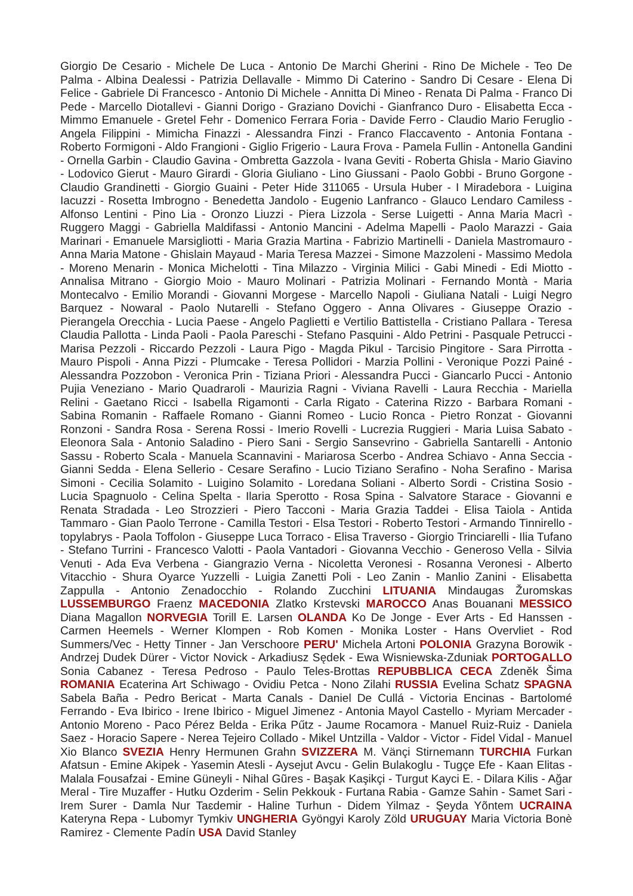Giorgio De Cesario - Michele De Luca - Antonio De Marchi Gherini - Rino De Michele - Teo De Palma - Albina Dealessi - Patrizia Dellavalle - Mimmo Di Caterino - Sandro Di Cesare - Elena Di Felice - Gabriele Di Francesco - Antonio Di Michele - Annitta Di Mineo - Renata Di Palma - Franco Di Pede - Marcello Diotallevi - Gianni Dorigo - Graziano Dovichi - Gianfranco Duro - Elisabetta Ecca - Mimmo Emanuele - Gretel Fehr - Domenico Ferrara Foria - Davide Ferro - Claudio Mario Feruglio - Angela Filippini - Mimicha Finazzi - Alessandra Finzi - Franco Flaccavento - Antonia Fontana - Roberto Formigoni - Aldo Frangioni - Giglio Frigerio - Laura Frova - Pamela Fullin - Antonella Gandini - Ornella Garbin - Claudio Gavina - Ombretta Gazzola - Ivana Geviti - Roberta Ghisla - Mario Giavino - Lodovico Gierut - Mauro Girardi - Gloria Giuliano - Lino Giussani - Paolo Gobbi - Bruno Gorgone - Claudio Grandinetti - Giorgio Guaini - Peter Hide 311065 - Ursula Huber - I Miradebora - Luigina Iacuzzi - Rosetta Imbrogno - Benedetta Jandolo - Eugenio Lanfranco - Glauco Lendaro Camiless - Alfonso Lentini - Pino Lia - Oronzo Liuzzi - Piera Lizzola - Serse Luigetti - Anna Maria Macrì - Ruggero Maggi - Gabriella Maldifassi - Antonio Mancini - Adelma Mapelli - Paolo Marazzi - Gaia Marinari - Emanuele Marsigliotti - Maria Grazia Martina - Fabrizio Martinelli - Daniela Mastromauro - Anna Maria Matone - Ghislain Mayaud - Maria Teresa Mazzei - Simone Mazzoleni - Massimo Medola - Moreno Menarin - Monica Michelotti - Tina Milazzo - Virginia Milici - Gabi Minedi - Edi Miotto - Annalisa Mitrano - Giorgio Moio - Mauro Molinari - Patrizia Molinari - Fernando Montà - Maria Montecalvo - Emilio Morandi - Giovanni Morgese - Marcello Napoli - Giuliana Natali - Luigi Negro Barquez - Nowaral - Paolo Nutarelli - Stefano Oggero - Anna Olivares - Giuseppe Orazio - Pierangela Orecchia - Lucia Paese - Angelo Paglietti e Vertilio Battistella - Cristiano Pallara - Teresa Claudia Pallotta - Linda Paoli - Paola Pareschi - Stefano Pasquini - Aldo Petrini - Pasquale Petrucci - Marisa Pezzoli - Riccardo Pezzoli - Laura Pigo - Magda Pikul - Tarcisio Pingitore - Sara Pirrotta - Mauro Pispoli - Anna Pizzi - Plumcake - Teresa Pollidori - Marzia Pollini - Veronique Pozzi Painé - Alessandra Pozzobon - Veronica Prin - Tiziana Priori - Alessandra Pucci - Giancarlo Pucci - Antonio Pujia Veneziano - Mario Quadraroli - Maurizia Ragni - Viviana Ravelli - Laura Recchia - Mariella Relini - Gaetano Ricci - Isabella Rigamonti - Carla Rigato - Caterina Rizzo - Barbara Romani - Sabina Romanin - Raffaele Romano - Gianni Romeo - Lucio Ronca - Pietro Ronzat - Giovanni Ronzoni - Sandra Rosa - Serena Rossi - Imerio Rovelli - Lucrezia Ruggieri - Maria Luisa Sabato - Eleonora Sala - Antonio Saladino - Piero Sani - Sergio Sansevrino - Gabriella Santarelli - Antonio Sassu - Roberto Scala - Manuela Scannavini - Mariarosa Scerbo - Andrea Schiavo - Anna Seccia - Gianni Sedda - Elena Sellerio - Cesare Serafino - Lucio Tiziano Serafino - Noha Serafino - Marisa Simoni - Cecilia Solamito - Luigino Solamito - Loredana Soliani - Alberto Sordi - Cristina Sosio - Lucia Spagnuolo - Celina Spelta - Ilaria Sperotto - Rosa Spina - Salvatore Starace - Giovanni e Renata Stradada - Leo Strozzieri - Piero Tacconi - Maria Grazia Taddei - Elisa Taiola - Antida Tammaro - Gian Paolo Terrone - Camilla Testori - Elsa Testori - Roberto Testori - Armando Tinnirello - topylabrys - Paola Toffolon - Giuseppe Luca Torraco - Elisa Traverso - Giorgio Trinciarelli - Ilia Tufano - Stefano Turrini - Francesco Valotti - Paola Vantadori - Giovanna Vecchio - Generoso Vella - Silvia Venuti - Ada Eva Verbena - Giangrazio Verna - Nicoletta Veronesi - Rosanna Veronesi - Alberto Vitacchio - Shura Oyarce Yuzzelli - Luigia Zanetti Poli - Leo Zanin - Manlio Zanini - Elisabetta Zappulla - Antonio Zenadocchio - Rolando Zucchini LITUANIA Mindaugas Žuromskas LUSSEMBURGO Fraenz MACEDONIA Zlatko Krstevski MAROCCO Anas Bouanani MESSICO Diana Magallon NORVEGIA Torill E. Larsen OLANDA Ko De Jonge - Ever Arts - Ed Hanssen - Carmen Heemels - Werner Klompen - Rob Komen - Monika Loster - Hans Overvliet - Rod Summers/Vec - Hetty Tinner - Jan Verschoore PERU' Michela Artoni POLONIA Grazyna Borowik - Andrzej Dudek Dürer - Victor Novick - Arkadiusz Sędek - Ewa Wisniewska-Zduniak PORTOGALLO Sonia Cabanez - Teresa Pedroso - Paulo Teles-Brottas REPUBBLICA CECA Zdeněk Šima ROMANIA Ecaterina Art Schiwago - Ovidiu Petca - Nono Zilahi RUSSIA Evelina Schatz SPAGNA Sabela Baña - Pedro Bericat - Marta Canals - Daniel De Cullá - Victoria Encinas - Bartolomé Ferrando - Eva Ibirico - Irene Ibirico - Miguel Jimenez - Antonia Mayol Castello - Myriam Mercader - Antonio Moreno - Paco Pérez Belda - Erika Pűtz - Jaume Rocamora - Manuel Ruiz-Ruiz - Daniela Saez - Horacio Sapere - Nerea Tejeiro Collado - Mikel Untzilla - Valdor - Victor - Fidel Vidal - Manuel Xio Blanco SVEZIA Henry Hermunen Grahn SVIZZERA M. Vänçi Stirnemann TURCHIA Furkan Afatsun - Emine Akipek - Yasemin Atesli - Aysejut Avcu - Gelin Bulakoglu - Tugçe Efe - Kaan Elitas - Malala Fousafzai - Emine Güneyli - Nihal Gũres - Başak Kaşikçi - Turgut Kayci E. - Dilara Kilis - Ağar Meral - Tire Muzaffer - Hutku Ozderim - Selin Pekkouk - Furtana Rabia - Gamze Sahin - Samet Sari - Irem Surer - Damla Nur Taɛdemir - Haline Turhun - Didem Yilmaz - Şeyda Yõntem UCRAINA Kateryna Repa - Lubomyr Tymkiv UNGHERIA Gyöngyi Karoly Zöld URUGUAY Maria Victoria Bonè Ramirez - Clemente Padín USA David Stanley